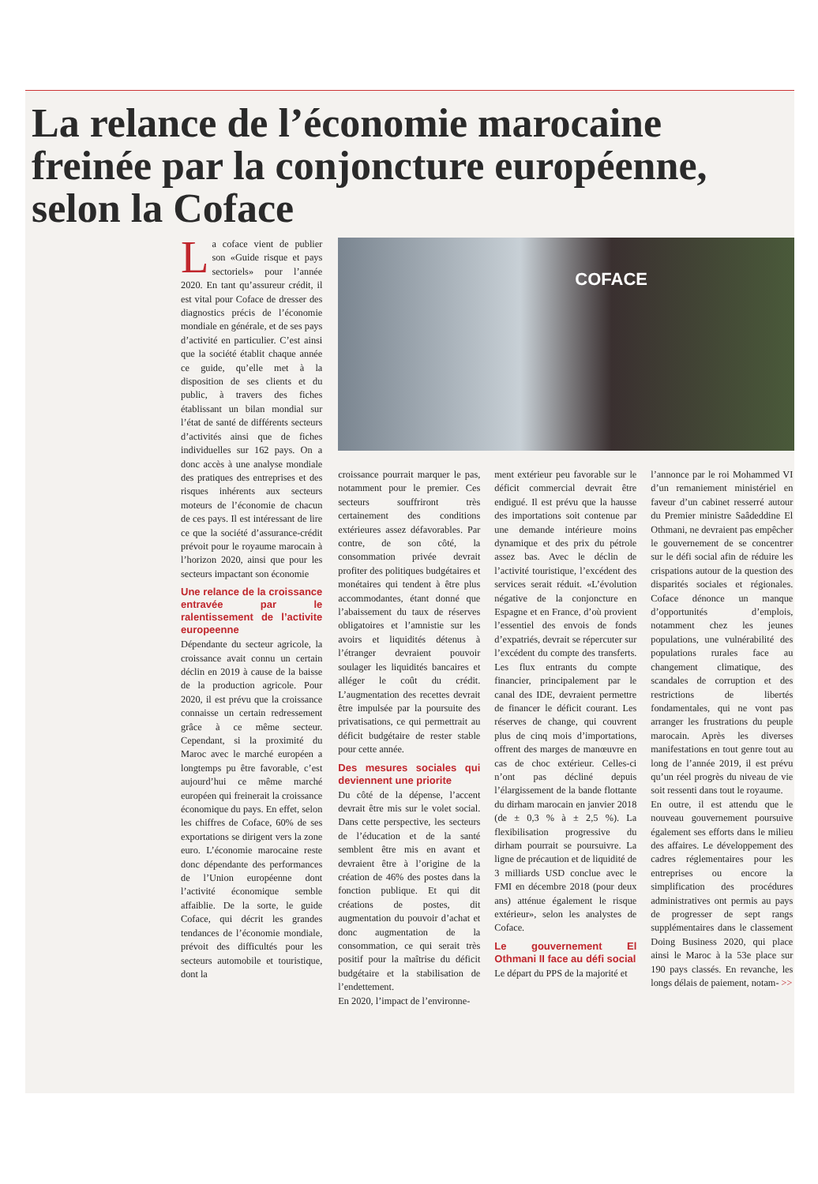La relance de l’économie marocaine freinée par la conjoncture européenne, selon la Coface
La coface vient de publier son «Guide risque et pays sectoriels» pour l’année 2020. En tant qu’assureur crédit, il est vital pour Coface de dresser des diagnostics précis de l’économie mondiale en générale, et de ses pays d’activité en particulier. C’est ainsi que la société établit chaque année ce guide, qu’elle met à la disposition de ses clients et du public, à travers des fiches établissant un bilan mondial sur l’état de santé de différents secteurs d’activités ainsi que de fiches individuelles sur 162 pays. On a donc accès à une analyse mondiale des pratiques des entreprises et des risques inhérents aux secteurs moteurs de l’économie de chacun de ces pays. Il est intéressant de lire ce que la société d’assurance-crédit prévoit pour le royaume marocain à l’horizon 2020, ainsi que pour les secteurs impactant son économie
Une relance de la croissance entravée par le ralentissement de l’activite europeenne
Dépendante du secteur agricole, la croissance avait connu un certain déclin en 2019 à cause de la baisse de la production agricole. Pour 2020, il est prévu que la croissance connaisse un certain redressement grâce à ce même secteur. Cependant, si la proximité du Maroc avec le marché européen a longtemps pu être favorable, c’est aujourd’hui ce même marché européen qui freinerait la croissance économique du pays. En effet, selon les chiffres de Coface, 60% de ses exportations se dirigent vers la zone euro. L’économie marocaine reste donc dépendante des performances de l’Union européenne dont l’activité économique semble affaiblie. De la sorte, le guide Coface, qui décrit les grandes tendances de l’économie mondiale, prévoit des difficultés pour les secteurs automobile et touristique, dont la
COFACE
croissance pourrait marquer le pas, notamment pour le premier. Ces secteurs souffriront très certainement des conditions extérieures assez défavorables. Par contre, de son côté, la consommation privée devrait profiter des politiques budgétaires et monétaires qui tendent à être plus accommodantes, étant donné que l’abaissement du taux de réserves obligatoires et l’amnistie sur les avoirs et liquidités détenus à l’étranger devraient pouvoir soulager les liquidités bancaires et alléger le coût du crédit. L’augmentation des recettes devrait être impulsée par la poursuite des privatisations, ce qui permettrait au déficit budgétaire de rester stable pour cette année.
Des mesures sociales qui deviennent une priorite
Du côté de la dépense, l’accent devrait être mis sur le volet social. Dans cette perspective, les secteurs de l’éducation et de la santé semblent être mis en avant et devraient être à l’origine de la création de 46% des postes dans la fonction publique. Et qui dit créations de postes, dit augmentation du pouvoir d’achat et donc augmentation de la consommation, ce qui serait très positif pour la maîtrise du déficit budgétaire et la stabilisation de l’endettement.
En 2020, l’impact de l’environne-
ment extérieur peu favorable sur le déficit commercial devrait être endigué. Il est prévu que la hausse des importations soit contenue par une demande intérieure moins dynamique et des prix du pétrole assez bas. Avec le déclin de l’activité touristique, l’excédent des services serait réduit. «L’évolution négative de la conjoncture en Espagne et en France, d’où provient l’essentiel des envois de fonds d’expatriés, devrait se répercuter sur l’excédent du compte des transferts. Les flux entrants du compte financier, principalement par le canal des IDE, devraient permettre de financer le déficit courant. Les réserves de change, qui couvrent plus de cinq mois d’importations, offrent des marges de manœuvre en cas de choc extérieur. Celles-ci n’ont pas décliné depuis l’élargissement de la bande flottante du dirham marocain en janvier 2018 (de ± 0,3 % à ± 2,5 %). La flexibilisation progressive du dirham pourrait se poursuivre. La ligne de précaution et de liquidité de 3 milliards USD conclue avec le FMI en décembre 2018 (pour deux ans) atténue également le risque extérieur», selon les analystes de Coface.
Le gouvernement El Othmani II face au défi social
Le départ du PPS de la majorité et
l’annonce par le roi Mohammed VI d’un remaniement ministériel en faveur d’un cabinet resserré autour du Premier ministre Saâdeddine El Othmani, ne devraient pas empêcher le gouvernement de se concentrer sur le défi social afin de réduire les crispations autour de la question des disparités sociales et régionales. Coface dénonce un manque d’opportunités d’emplois, notamment chez les jeunes populations, une vulnérabilité des populations rurales face au changement climatique, des scandales de corruption et des restrictions de libertés fondamentales, qui ne vont pas arranger les frustrations du peuple marocain. Après les diverses manifestations en tout genre tout au long de l’année 2019, il est prévu qu’un réel progrès du niveau de vie soit ressenti dans tout le royaume.
En outre, il est attendu que le nouveau gouvernement poursuive également ses efforts dans le milieu des affaires. Le développement des cadres réglementaires pour les entreprises ou encore la simplification des procédures administratives ont permis au pays de progresser de sept rangs supplémentaires dans le classement Doing Business 2020, qui place ainsi le Maroc à la 53e place sur 190 pays classés. En revanche, les longs délais de paiement, notam- >>